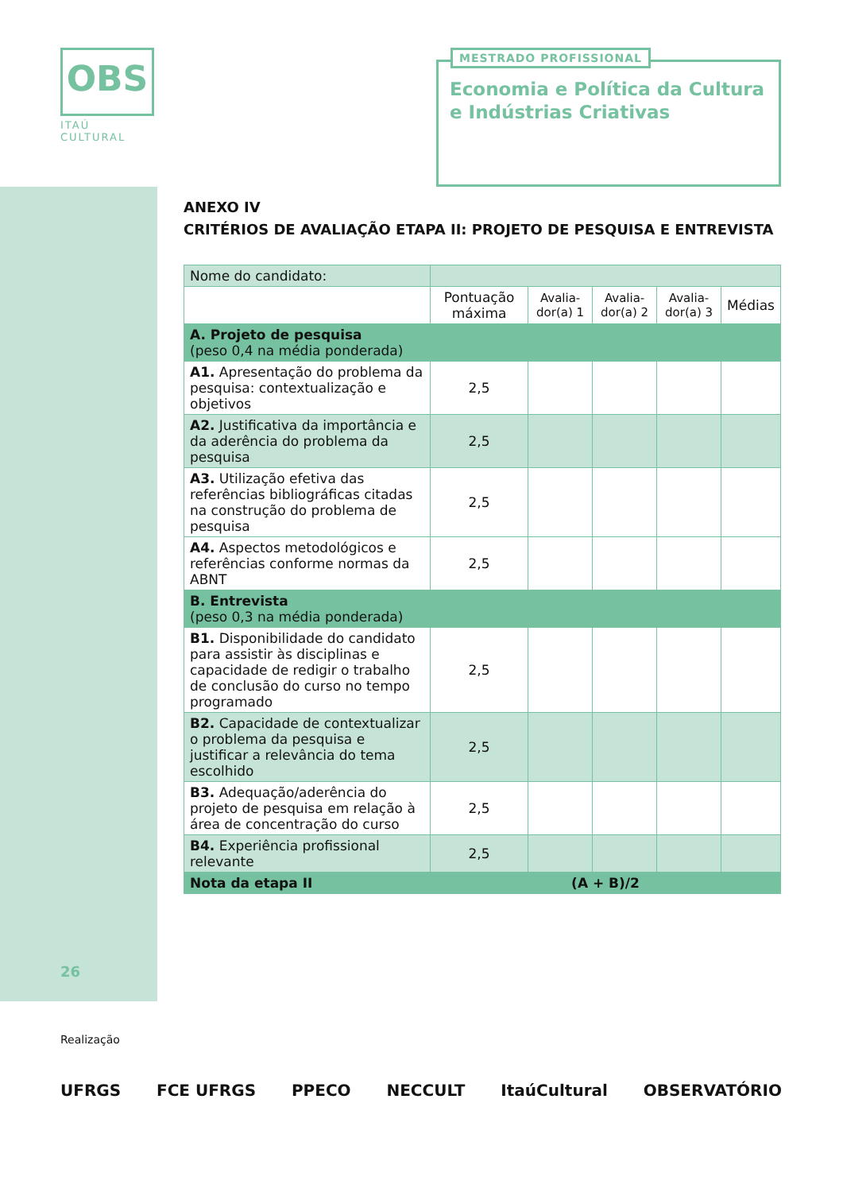OBS
ITAÚ CULTURAL
MESTRADO PROFISSIONAL
Economia e Política da Cultura
e Indústrias Criativas
ANEXO IV
CRITÉRIOS DE AVALIAÇÃO ETAPA II: PROJETO DE PESQUISA E ENTREVISTA
| Nome do candidato: | | | | | |
| | Pontuação máxima | Avalia-dor(a) 1 | Avalia-dor(a) 2 | Avalia-dor(a) 3 | Médias |
| A. Projeto de pesquisa (peso 0,4 na média ponderada) | | | | | |
| A1. Apresentação do problema da pesquisa: contextualização e objetivos | 2,5 | | | | |
| A2. Justificativa da importância e da aderência do problema da pesquisa | 2,5 | | | | |
| A3. Utilização efetiva das referências bibliográficas citadas na construção do problema de pesquisa | 2,5 | | | | |
| A4. Aspectos metodológicos e referências conforme normas da ABNT | 2,5 | | | | |
| B. Entrevista (peso 0,3 na média ponderada) | | | | | |
| B1. Disponibilidade do candidato para assistir às disciplinas e capacidade de redigir o trabalho de conclusão do curso no tempo programado | 2,5 | | | | |
| B2. Capacidade de contextualizar o problema da pesquisa e justificar a relevância do tema escolhido | 2,5 | | | | |
| B3. Adequação/aderência do projeto de pesquisa em relação à área de concentração do curso | 2,5 | | | | |
| B4. Experiência profissional relevante | 2,5 | | | | |
| Nota da etapa II | (A + B)/2 | | | | |
26
Realização
UFRGS FCE UFRGS PPECO NECCULT ItaúCultural OBSERVATÓRIO